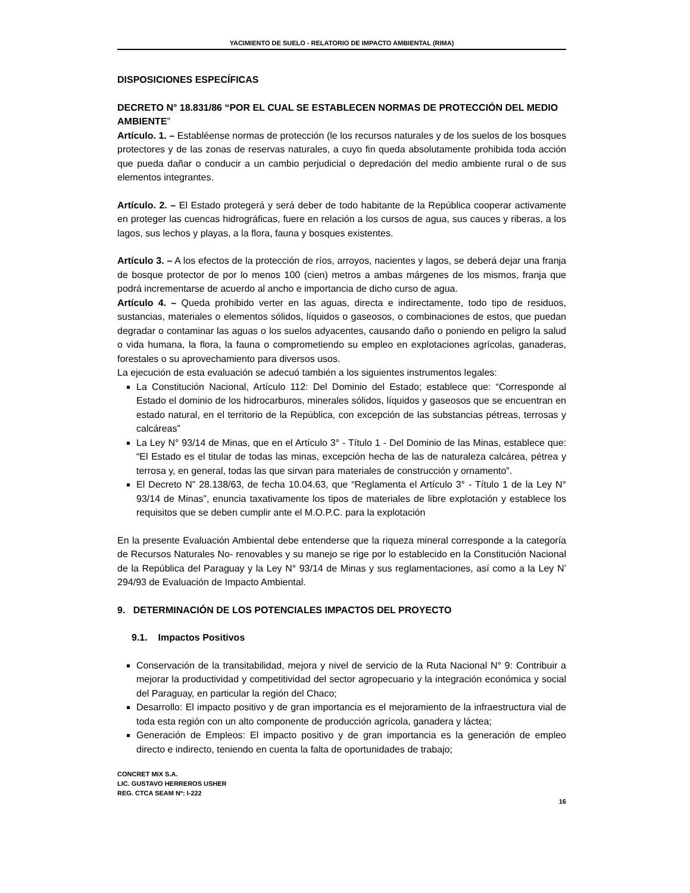YACIMIENTO DE SUELO - RELATORIO DE IMPACTO AMBIENTAL (RIMA)
DISPOSICIONES ESPECÍFICAS
DECRETO N° 18.831/86 “POR EL CUAL SE ESTABLECEN NORMAS DE PROTECCIÓN DEL MEDIO AMBIENTE”
Artículo. 1. – Establéense normas de protección (le los recursos naturales y de los suelos de los bosques protectores y de las zonas de reservas naturales, a cuyo fin queda absolutamente prohibida toda acción que pueda dañar o conducir a un cambio perjudicial o depredación del medio ambiente rural o de sus elementos integrantes.
Artículo. 2. – El Estado protegerá y será deber de todo habitante de la República cooperar activamente en proteger las cuencas hidrográficas, fuere en relación a los cursos de agua, sus cauces y riberas, a los lagos, sus lechos y playas, a la flora, fauna y bosques existentes.
Artículo 3. – A los efectos de la protección de ríos, arroyos, nacientes y lagos, se deberá dejar una franja de bosque protector de por lo menos 100 (cien) metros a ambas márgenes de los mismos, franja que podrá incrementarse de acuerdo al ancho e importancia de dicho curso de agua.
Artículo 4. – Queda prohibido verter en las aguas, directa e indirectamente, todo tipo de residuos, sustancias, materiales o elementos sólidos, líquidos o gaseosos, o combinaciones de estos, que puedan degradar o contaminar las aguas o los suelos adyacentes, causando daño o poniendo en peligro la salud o vida humana, la flora, la fauna o comprometiendo su empleo en explotaciones agrícolas, ganaderas, forestales o su aprovechamiento para diversos usos.
La ejecución de esta evaluación se adecuó también a los siguientes instrumentos legales:
La Constitución Nacional, Artículo 112: Del Dominio del Estado; establece que: “Corresponde al Estado el dominio de los hidrocarburos, minerales sólidos, líquidos y gaseosos que se encuentran en estado natural, en el territorio de la República, con excepción de las substancias pétreas, terrosas y calcáreas”
La Ley N° 93/14 de Minas, que en el Artículo 3° - Título 1 - Del Dominio de las Minas, establece que: “El Estado es el titular de todas las minas, excepción hecha de las de naturaleza calcárea, pétrea y terrosa y, en general, todas las que sirvan para materiales de construcción y ornamento”.
El Decreto N” 28.138/63, de fecha 10.04.63, que “Reglamenta el Artículo 3° - Título 1 de la Ley N° 93/14 de Minas”, enuncia taxativamente los tipos de materiales de libre explotación y establece los requisitos que se deben cumplir ante el M.O.P.C. para la explotación
En la presente Evaluación Ambiental debe entenderse que la riqueza mineral corresponde a la categoría de Recursos Naturales No- renovables y su manejo se rige por lo establecido en la Constitución Nacional de la República del Paraguay y la Ley N° 93/14 de Minas y sus reglamentaciones, así como a la Ley N’ 294/93 de Evaluación de Impacto Ambiental.
9. DETERMINACIÓN DE LOS POTENCIALES IMPACTOS DEL PROYECTO
9.1. Impactos Positivos
Conservación de la transitabilidad, mejora y nivel de servicio de la Ruta Nacional N° 9: Contribuir a mejorar la productividad y competitividad del sector agropecuario y la integración económica y social del Paraguay, en particular la región del Chaco;
Desarrollo: El impacto positivo y de gran importancia es el mejoramiento de la infraestructura vial de toda esta región con un alto componente de producción agrícola, ganadera y láctea;
Generación de Empleos: El impacto positivo y de gran importancia es la generación de empleo directo e indirecto, teniendo en cuenta la falta de oportunidades de trabajo;
CONCRET MIX S.A.
LIC. GUSTAVO HERREROS USHER
REG. CTCA SEAM Nº: I-222
16